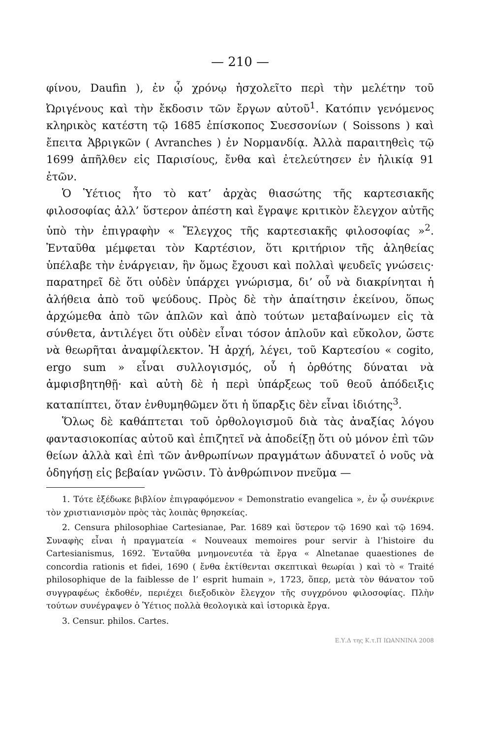— 210 —
φίνου, Daufin ), ἐν ᾧ χρόνῳ ἠσχολεῖτο περὶ τὴν μελέτην τοῦ Ὠριγένους καὶ τὴν ἔκδοσιν τῶν ἔργων αὐτοῦ<sup>1</sup>. Κατόπιν γενόμενος κληρικὸς κατέστη τῷ 1685 ἐπίσκοπος Συεσσονίων ( Soissons ) καὶ ἔπειτα Ἀβριγκῶν ( Avranches ) ἐν Νορμανδίᾳ. Ἀλλὰ παραιτηθεὶς τῷ 1699 ἀπῆλθεν εἰς Παρισίους, ἔνθα καὶ ἐτελεύτησεν ἐν ἡλικίᾳ 91 ἐτῶν.
Ὁ Ὑέτιος ἦτο τὸ κατ’ ἀρχὰς θιασώτης τῆς καρτεσιακῆς φιλοσοφίας ἀλλ’ ὕστερον ἀπέστη καὶ ἔγραψε κριτικὸν ἔλεγχον αὐτῆς ὑπὸ τὴν ἐπιγραφὴν « Ἔλεγχος τῆς καρτεσιακῆς φιλοσοφίας »<sup>2</sup>. Ἐνταῦθα μέμφεται τὸν Καρτέσιον, ὅτι κριτήριον τῆς ἀληθείας ὑπέλαβε τὴν ἐνάργειαν, ἣν ὅμως ἔχουσι καὶ πολλαὶ ψευδεῖς γνώσεις· παρατηρεῖ δὲ ὅτι οὐδὲν ὑπάρχει γνώρισμα, δι’ οὗ νὰ διακρίνηται ἡ ἀλήθεια ἀπὸ τοῦ ψεύδους. Πρὸς δὲ τὴν ἀπαίτησιν ἐκείνου, ὅπως ἀρχώμεθα ἀπὸ τῶν ἁπλῶν καὶ ἀπὸ τούτων μεταβαίνωμεν εἰς τὰ σύνθετα, ἀντιλέγει ὅτι οὐδὲν εἶναι τόσον ἁπλοῦν καὶ εὔκολον, ὥστε νὰ θεωρῆται ἀναμφίλεκτον. Ἡ ἀρχή, λέγει, τοῦ Καρτεσίου « cogito, ergo sum » εἶναι συλλογισμός, οὗ ἡ ὀρθότης δύναται νὰ ἀμφισβητηθῇ· καὶ αὐτὴ δὲ ἡ περὶ ὑπάρξεως τοῦ θεοῦ ἀπόδειξις καταπίπτει, ὅταν ἐνθυμηθῶμεν ὅτι ἡ ὕπαρξις δὲν εἶναι ἰδιότης<sup>3</sup>.
Ὅλως δὲ καθάπτεται τοῦ ὀρθολογισμοῦ διὰ τὰς ἀναξίας λόγου φαντασιοκοπίας αὐτοῦ καὶ ἐπιζητεῖ νὰ ἀποδείξῃ ὅτι οὐ μόνον ἐπὶ τῶν θείων ἀλλὰ καὶ ἐπὶ τῶν ἀνθρωπίνων πραγμάτων ἀδυνατεῖ ὁ νοῦς νὰ ὁδηγήσῃ εἰς βεβαίαν γνῶσιν. Τὸ ἀνθρώπινον πνεῦμα —
1. Τότε ἐξέδωκε βιβλίον ἐπιγραφόμενον « Demonstratio evangelica », ἐν ᾧ συνέκρινε τὸν χριστιανισμὸν πρὸς τὰς λοιπὰς θρησκείας.
2. Censura philosophiae Cartesianae, Par. 1689 καὶ ὕστερον τῷ 1690 καὶ τῷ 1694. Συναφὴς εἶναι ἡ πραγματεία « Nouveaux memoires pour servir à l’histoire du Cartesianismus, 1692. Ἐνταῦθα μνημονευτέα τὰ ἔργα « Alnetanae quaestiones de concordia rationis et fidei, 1690 ( ἔνθα ἐκτίθενται σκεπτικαὶ θεωρίαι ) καὶ τὸ « Traité philosophique de la faiblesse de l’ esprit humain », 1723, ὅπερ, μετὰ τὸν θάνατον τοῦ συγγραφέως ἐκδοθέν, περιέχει διεξοδικὸν ἔλεγχον τῆς συγχρόνου φιλοσοφίας. Πλὴν τούτων συνέγραψεν ὁ Ὑέτιος πολλὰ θεολογικὰ καὶ ἱστορικὰ ἔργα.
3. Censur. philos. Cartes.
Ε.Υ.Δ της Κ.τ.Π ΙΩΑΝΝΙΝΑ 2008